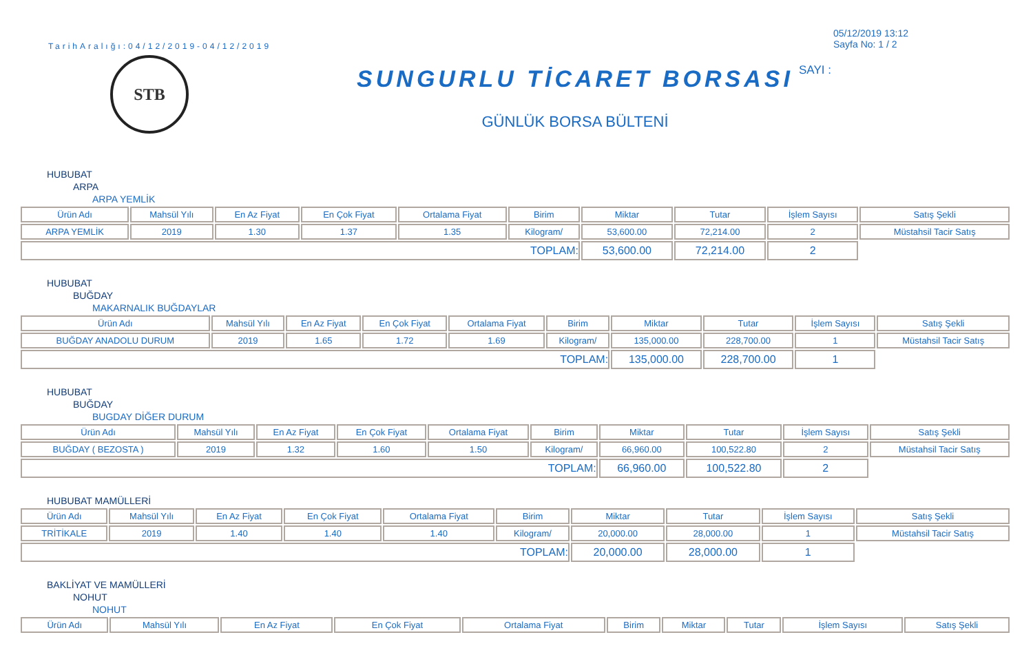TarihAralığı:04/12/2019-04/12/2019
STB
SUNGURLU TİCARET BORSASI
GÜNLÜK BORSA BÜLTENİ
05/12/2019 13:12
Sayfa No: 1 / 2
SAYI :
HUBUBAT
ARPA
ARPA YEMLİK
| Ürün Adı | Mahsül Yılı | En Az Fiyat | En Çok Fiyat | Ortalama Fiyat | Birim | Miktar | Tutar | İşlem Sayısı | Satış Şekli |
| --- | --- | --- | --- | --- | --- | --- | --- | --- | --- |
| ARPA YEMLİK | 2019 | 1.30 | 1.37 | 1.35 | Kilogram/ | 53,600.00 | 72,214.00 | 2 | Müstahsil Tacir Satış |
| TOPLAM: | | | | | | 53,600.00 | 72,214.00 | 2 | |
HUBUBAT
BUĞDAY
MAKARNALIK BUĞDAYLAR
| Ürün Adı | Mahsül Yılı | En Az Fiyat | En Çok Fiyat | Ortalama Fiyat | Birim | Miktar | Tutar | İşlem Sayısı | Satış Şekli |
| --- | --- | --- | --- | --- | --- | --- | --- | --- | --- |
| BUĞDAY ANADOLU DURUM | 2019 | 1.65 | 1.72 | 1.69 | Kilogram/ | 135,000.00 | 228,700.00 | 1 | Müstahsil Tacir Satış |
| TOPLAM: | | | | | | 135,000.00 | 228,700.00 | 1 | |
HUBUBAT
BUĞDAY
BUGDAY DİĞER DURUM
| Ürün Adı | Mahsül Yılı | En Az Fiyat | En Çok Fiyat | Ortalama Fiyat | Birim | Miktar | Tutar | İşlem Sayısı | Satış Şekli |
| --- | --- | --- | --- | --- | --- | --- | --- | --- | --- |
| BUĞDAY ( BEZOSTA ) | 2019 | 1.32 | 1.60 | 1.50 | Kilogram/ | 66,960.00 | 100,522.80 | 2 | Müstahsil Tacir Satış |
| TOPLAM: | | | | | | 66,960.00 | 100,522.80 | 2 | |
HUBUBAT MAMÜLLERİ
| Ürün Adı | Mahsül Yılı | En Az Fiyat | En Çok Fiyat | Ortalama Fiyat | Birim | Miktar | Tutar | İşlem Sayısı | Satış Şekli |
| --- | --- | --- | --- | --- | --- | --- | --- | --- | --- |
| TRİTİKALE | 2019 | 1.40 | 1.40 | 1.40 | Kilogram/ | 20,000.00 | 28,000.00 | 1 | Müstahsil Tacir Satış |
| TOPLAM: | | | | | | 20,000.00 | 28,000.00 | 1 | |
BAKLİYAT VE MAMÜLLERİ
NOHUT
NOHUT
| Ürün Adı | Mahsül Yılı | En Az Fiyat | En Çok Fiyat | Ortalama Fiyat | Birim | Miktar | Tutar | İşlem Sayısı | Satış Şekli |
| --- | --- | --- | --- | --- | --- | --- | --- | --- | --- |